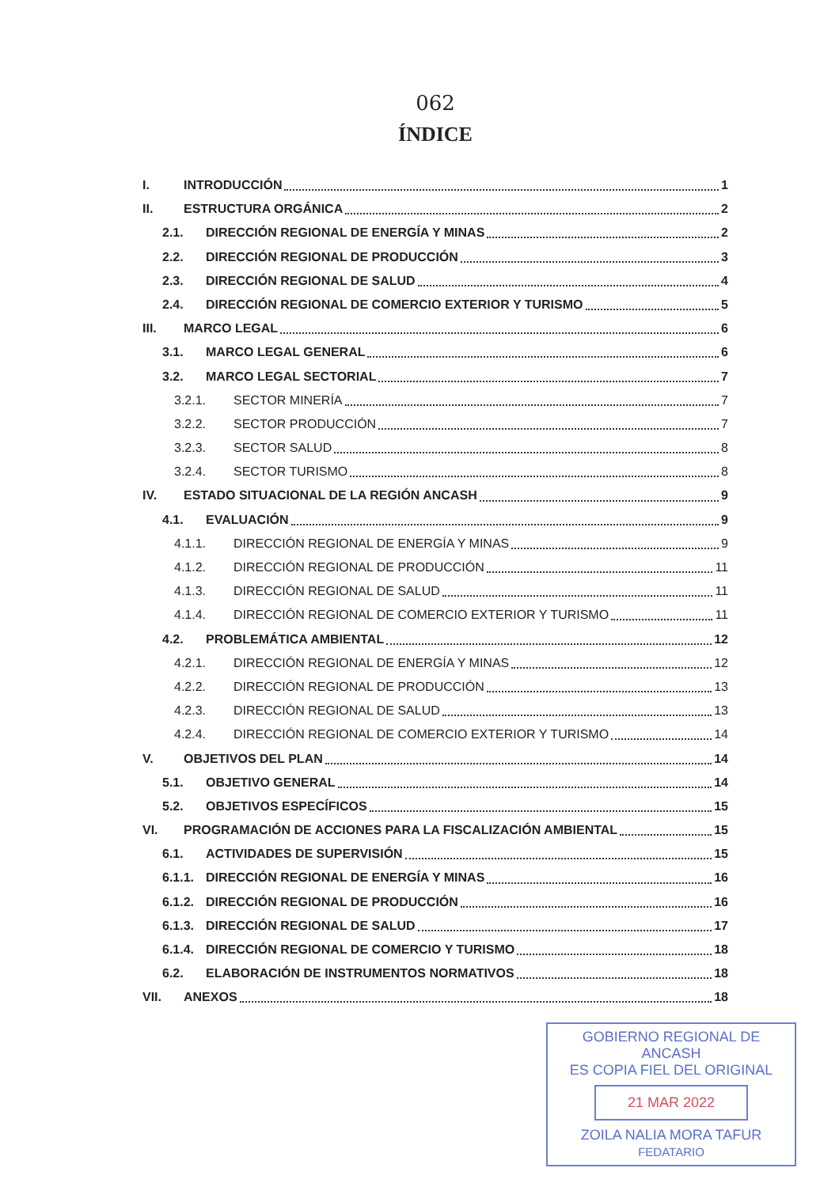062
ÍNDICE
I. INTRODUCCIÓN 1
II. ESTRUCTURA ORGÁNICA 2
2.1. DIRECCIÓN REGIONAL DE ENERGÍA Y MINAS 2
2.2. DIRECCIÓN REGIONAL DE PRODUCCIÓN 3
2.3. DIRECCIÓN REGIONAL DE SALUD 4
2.4. DIRECCIÓN REGIONAL DE COMERCIO EXTERIOR Y TURISMO 5
III. MARCO LEGAL 6
3.1. MARCO LEGAL GENERAL 6
3.2. MARCO LEGAL SECTORIAL 7
3.2.1. SECTOR MINERÍA 7
3.2.2. SECTOR PRODUCCIÓN 7
3.2.3. SECTOR SALUD 8
3.2.4. SECTOR TURISMO 8
IV. ESTADO SITUACIONAL DE LA REGIÓN ANCASH 9
4.1. EVALUACIÓN 9
4.1.1. DIRECCIÓN REGIONAL DE ENERGÍA Y MINAS 9
4.1.2. DIRECCIÓN REGIONAL DE PRODUCCIÓN 11
4.1.3. DIRECCIÓN REGIONAL DE SALUD 11
4.1.4. DIRECCIÓN REGIONAL DE COMERCIO EXTERIOR Y TURISMO 11
4.2. PROBLEMÁTICA AMBIENTAL 12
4.2.1. DIRECCIÓN REGIONAL DE ENERGÍA Y MINAS 12
4.2.2. DIRECCIÓN REGIONAL DE PRODUCCIÓN 13
4.2.3. DIRECCIÓN REGIONAL DE SALUD 13
4.2.4. DIRECCIÓN REGIONAL DE COMERCIO EXTERIOR Y TURISMO 14
V. OBJETIVOS DEL PLAN 14
5.1. OBJETIVO GENERAL 14
5.2. OBJETIVOS ESPECÍFICOS 15
VI. PROGRAMACIÓN DE ACCIONES PARA LA FISCALIZACIÓN AMBIENTAL 15
6.1. ACTIVIDADES DE SUPERVISIÓN 15
6.1.1. DIRECCIÓN REGIONAL DE ENERGÍA Y MINAS 16
6.1.2. DIRECCIÓN REGIONAL DE PRODUCCIÓN 16
6.1.3. DIRECCIÓN REGIONAL DE SALUD 17
6.1.4. DIRECCIÓN REGIONAL DE COMERCIO Y TURISMO 18
6.2. ELABORACIÓN DE INSTRUMENTOS NORMATIVOS 18
VII. ANEXOS 18
GOBIERNO REGIONAL DE ANCASH
ES COPIA FIEL DEL ORIGINAL
21 MAR 2022
ZOILA NALIA MORA TAFUR
FEDATARIO